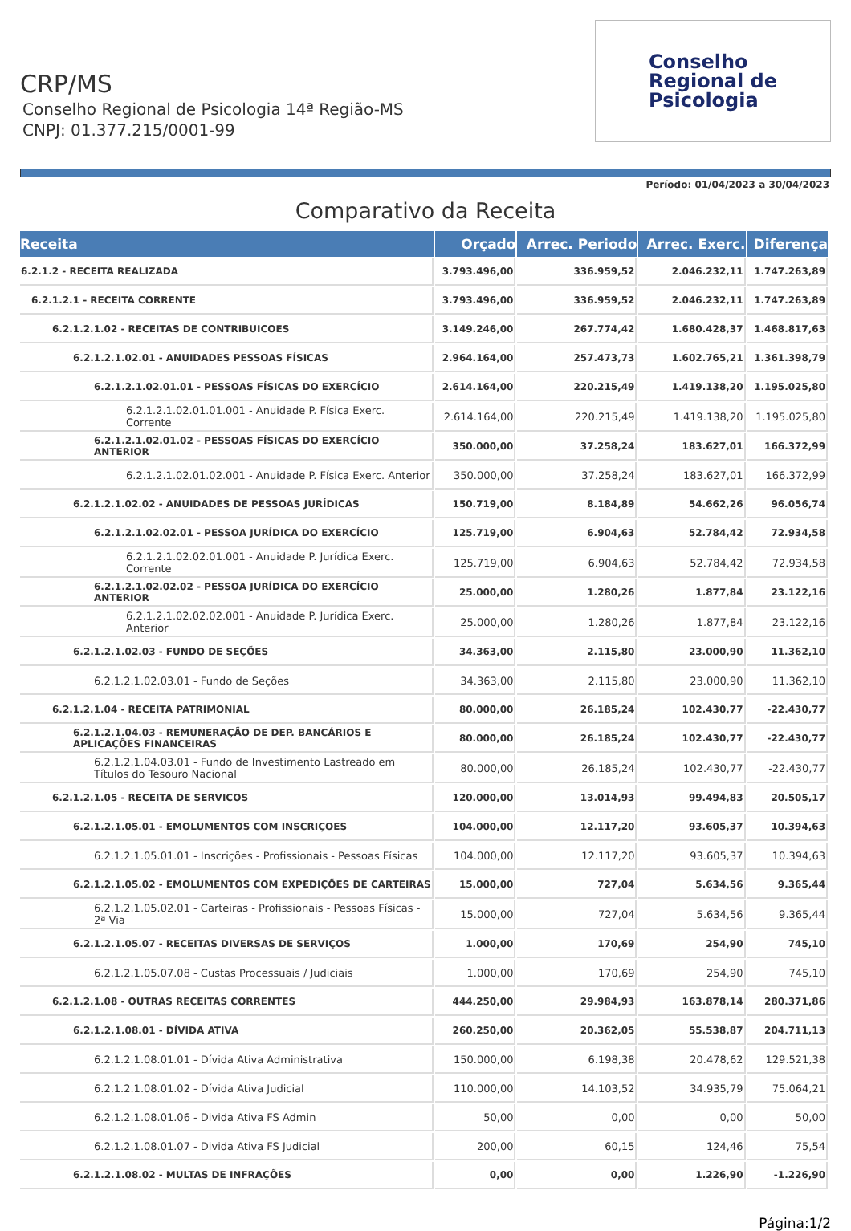CRP/MS
Conselho Regional de Psicologia 14ª Região-MS
CNPJ: 01.377.215/0001-99
Conselho
Regional de
Psicologia
Período: 01/04/2023 a 30/04/2023
Comparativo da Receita
| Receita | Orçado | Arrec. Periodo | Arrec. Exerc. | Diferença |
| --- | --- | --- | --- | --- |
| 6.2.1.2 - RECEITA REALIZADA | 3.793.496,00 | 336.959,52 | 2.046.232,11 | 1.747.263,89 |
| 6.2.1.2.1 - RECEITA CORRENTE | 3.793.496,00 | 336.959,52 | 2.046.232,11 | 1.747.263,89 |
| 6.2.1.2.1.02 - RECEITAS DE CONTRIBUICOES | 3.149.246,00 | 267.774,42 | 1.680.428,37 | 1.468.817,63 |
| 6.2.1.2.1.02.01 - ANUIDADES PESSOAS FÍSICAS | 2.964.164,00 | 257.473,73 | 1.602.765,21 | 1.361.398,79 |
| 6.2.1.2.1.02.01.01 - PESSOAS FÍSICAS DO EXERCÍCIO | 2.614.164,00 | 220.215,49 | 1.419.138,20 | 1.195.025,80 |
| 6.2.1.2.1.02.01.01.001 - Anuidade P. Física Exerc. Corrente | 2.614.164,00 | 220.215,49 | 1.419.138,20 | 1.195.025,80 |
| 6.2.1.2.1.02.01.02 - PESSOAS FÍSICAS DO EXERCÍCIO ANTERIOR | 350.000,00 | 37.258,24 | 183.627,01 | 166.372,99 |
| 6.2.1.2.1.02.01.02.001 - Anuidade P. Física Exerc. Anterior | 350.000,00 | 37.258,24 | 183.627,01 | 166.372,99 |
| 6.2.1.2.1.02.02 - ANUIDADES DE PESSOAS JURÍDICAS | 150.719,00 | 8.184,89 | 54.662,26 | 96.056,74 |
| 6.2.1.2.1.02.02.01 - PESSOA JURÍDICA DO EXERCÍCIO | 125.719,00 | 6.904,63 | 52.784,42 | 72.934,58 |
| 6.2.1.2.1.02.02.01.001 - Anuidade P. Jurídica Exerc. Corrente | 125.719,00 | 6.904,63 | 52.784,42 | 72.934,58 |
| 6.2.1.2.1.02.02.02 - PESSOA JURÍDICA DO EXERCÍCIO ANTERIOR | 25.000,00 | 1.280,26 | 1.877,84 | 23.122,16 |
| 6.2.1.2.1.02.02.02.001 - Anuidade P. Jurídica Exerc. Anterior | 25.000,00 | 1.280,26 | 1.877,84 | 23.122,16 |
| 6.2.1.2.1.02.03 - FUNDO DE SEÇÕES | 34.363,00 | 2.115,80 | 23.000,90 | 11.362,10 |
| 6.2.1.2.1.02.03.01 - Fundo de Seções | 34.363,00 | 2.115,80 | 23.000,90 | 11.362,10 |
| 6.2.1.2.1.04 - RECEITA PATRIMONIAL | 80.000,00 | 26.185,24 | 102.430,77 | -22.430,77 |
| 6.2.1.2.1.04.03 - REMUNERAÇÃO DE DEP. BANCÁRIOS E APLICAÇÕES FINANCEIRAS | 80.000,00 | 26.185,24 | 102.430,77 | -22.430,77 |
| 6.2.1.2.1.04.03.01 - Fundo de Investimento Lastreado em Títulos do Tesouro Nacional | 80.000,00 | 26.185,24 | 102.430,77 | -22.430,77 |
| 6.2.1.2.1.05 - RECEITA DE SERVICOS | 120.000,00 | 13.014,93 | 99.494,83 | 20.505,17 |
| 6.2.1.2.1.05.01 - EMOLUMENTOS COM INSCRIÇOES | 104.000,00 | 12.117,20 | 93.605,37 | 10.394,63 |
| 6.2.1.2.1.05.01.01 - Inscrições - Profissionais - Pessoas Físicas | 104.000,00 | 12.117,20 | 93.605,37 | 10.394,63 |
| 6.2.1.2.1.05.02 - EMOLUMENTOS COM EXPEDIÇÕES DE CARTEIRAS | 15.000,00 | 727,04 | 5.634,56 | 9.365,44 |
| 6.2.1.2.1.05.02.01 - Carteiras - Profissionais - Pessoas Físicas - 2ª Via | 15.000,00 | 727,04 | 5.634,56 | 9.365,44 |
| 6.2.1.2.1.05.07 - RECEITAS DIVERSAS DE SERVIÇOS | 1.000,00 | 170,69 | 254,90 | 745,10 |
| 6.2.1.2.1.05.07.08 - Custas Processuais / Judiciais | 1.000,00 | 170,69 | 254,90 | 745,10 |
| 6.2.1.2.1.08 - OUTRAS RECEITAS CORRENTES | 444.250,00 | 29.984,93 | 163.878,14 | 280.371,86 |
| 6.2.1.2.1.08.01 - DÍVIDA ATIVA | 260.250,00 | 20.362,05 | 55.538,87 | 204.711,13 |
| 6.2.1.2.1.08.01.01 - Dívida Ativa Administrativa | 150.000,00 | 6.198,38 | 20.478,62 | 129.521,38 |
| 6.2.1.2.1.08.01.02 - Dívida Ativa Judicial | 110.000,00 | 14.103,52 | 34.935,79 | 75.064,21 |
| 6.2.1.2.1.08.01.06 - Divida Ativa FS Admin | 50,00 | 0,00 | 0,00 | 50,00 |
| 6.2.1.2.1.08.01.07 - Divida Ativa FS Judicial | 200,00 | 60,15 | 124,46 | 75,54 |
| 6.2.1.2.1.08.02 - MULTAS DE INFRAÇÕES | 0,00 | 0,00 | 1.226,90 | -1.226,90 |
Página:1/2